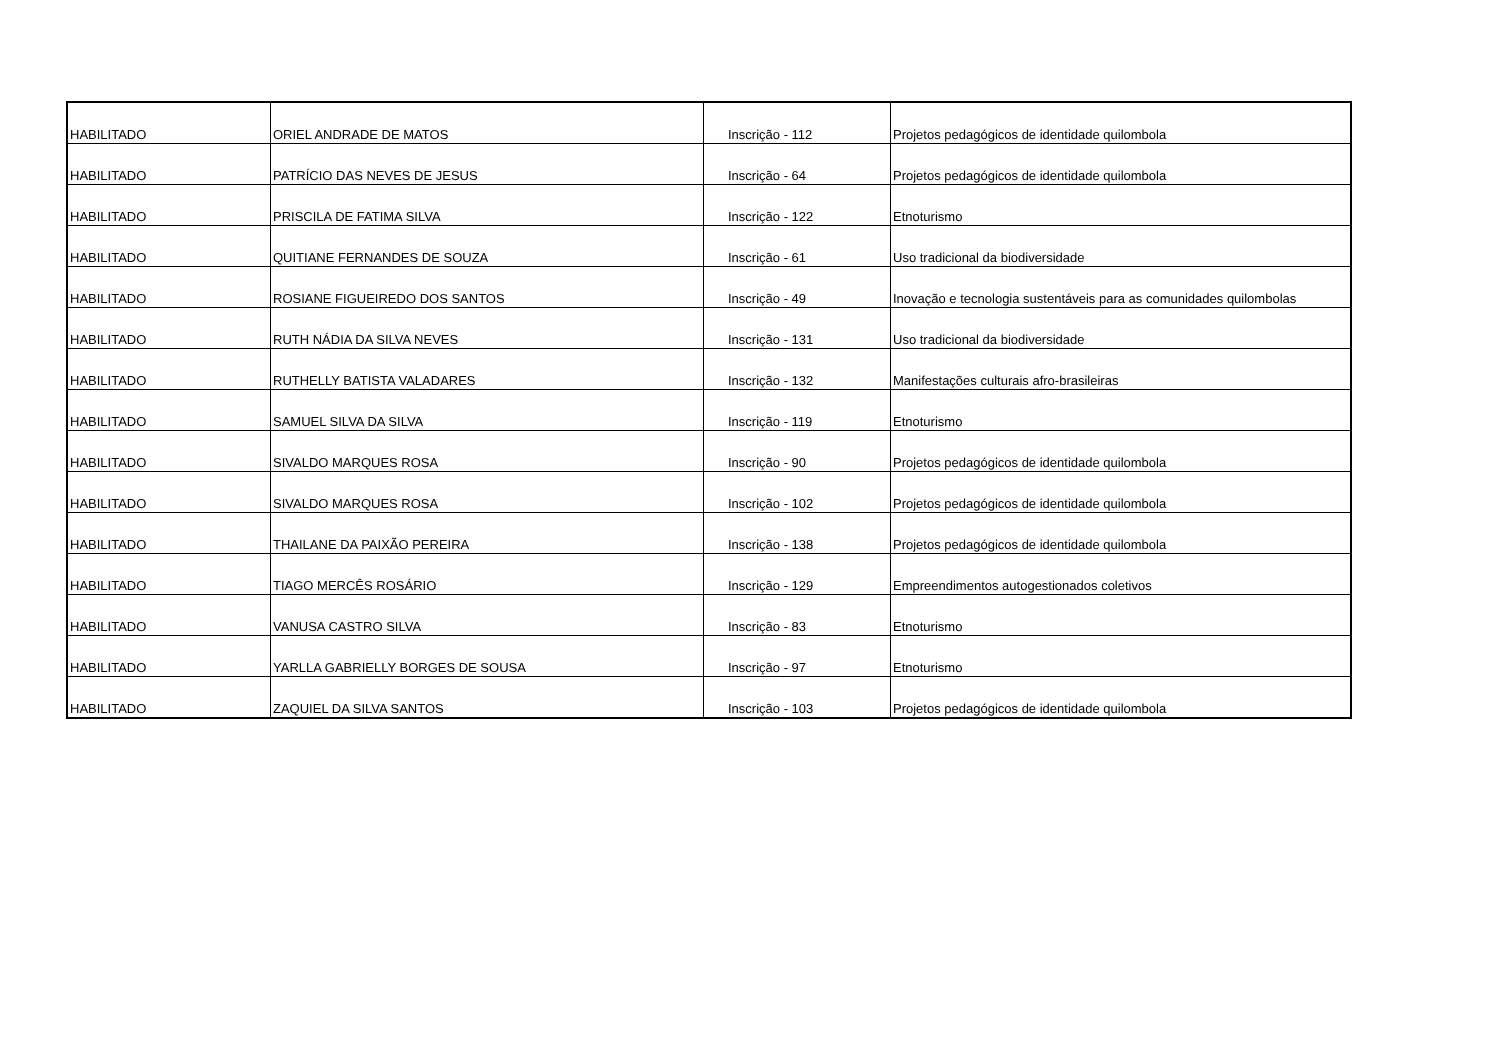| HABILITADO | ORIEL ANDRADE DE MATOS | Inscrição - 112 | Projetos pedagógicos de identidade quilombola |
| HABILITADO | PATRÍCIO DAS NEVES DE JESUS | Inscrição - 64 | Projetos pedagógicos de identidade quilombola |
| HABILITADO | PRISCILA DE FATIMA SILVA | Inscrição - 122 | Etnoturismo |
| HABILITADO | QUITIANE FERNANDES DE SOUZA | Inscrição - 61 | Uso tradicional da biodiversidade |
| HABILITADO | ROSIANE FIGUEIREDO DOS SANTOS | Inscrição - 49 | Inovação e tecnologia sustentáveis para as comunidades quilombolas |
| HABILITADO | RUTH NÁDIA DA SILVA NEVES | Inscrição - 131 | Uso tradicional da biodiversidade |
| HABILITADO | RUTHELLY BATISTA VALADARES | Inscrição - 132 | Manifestações culturais afro-brasileiras |
| HABILITADO | SAMUEL SILVA DA SILVA | Inscrição - 119 | Etnoturismo |
| HABILITADO | SIVALDO MARQUES ROSA | Inscrição - 90 | Projetos pedagógicos de identidade quilombola |
| HABILITADO | SIVALDO MARQUES ROSA | Inscrição - 102 | Projetos pedagógicos de identidade quilombola |
| HABILITADO | THAILANE DA PAIXÃO PEREIRA | Inscrição - 138 | Projetos pedagógicos de identidade quilombola |
| HABILITADO | TIAGO MERCÊS ROSÁRIO | Inscrição - 129 | Empreendimentos autogestionados coletivos |
| HABILITADO | VANUSA CASTRO SILVA | Inscrição - 83 | Etnoturismo |
| HABILITADO | YARLLA GABRIELLY BORGES DE SOUSA | Inscrição - 97 | Etnoturismo |
| HABILITADO | ZAQUIEL DA SILVA SANTOS | Inscrição - 103 | Projetos pedagógicos de identidade quilombola |